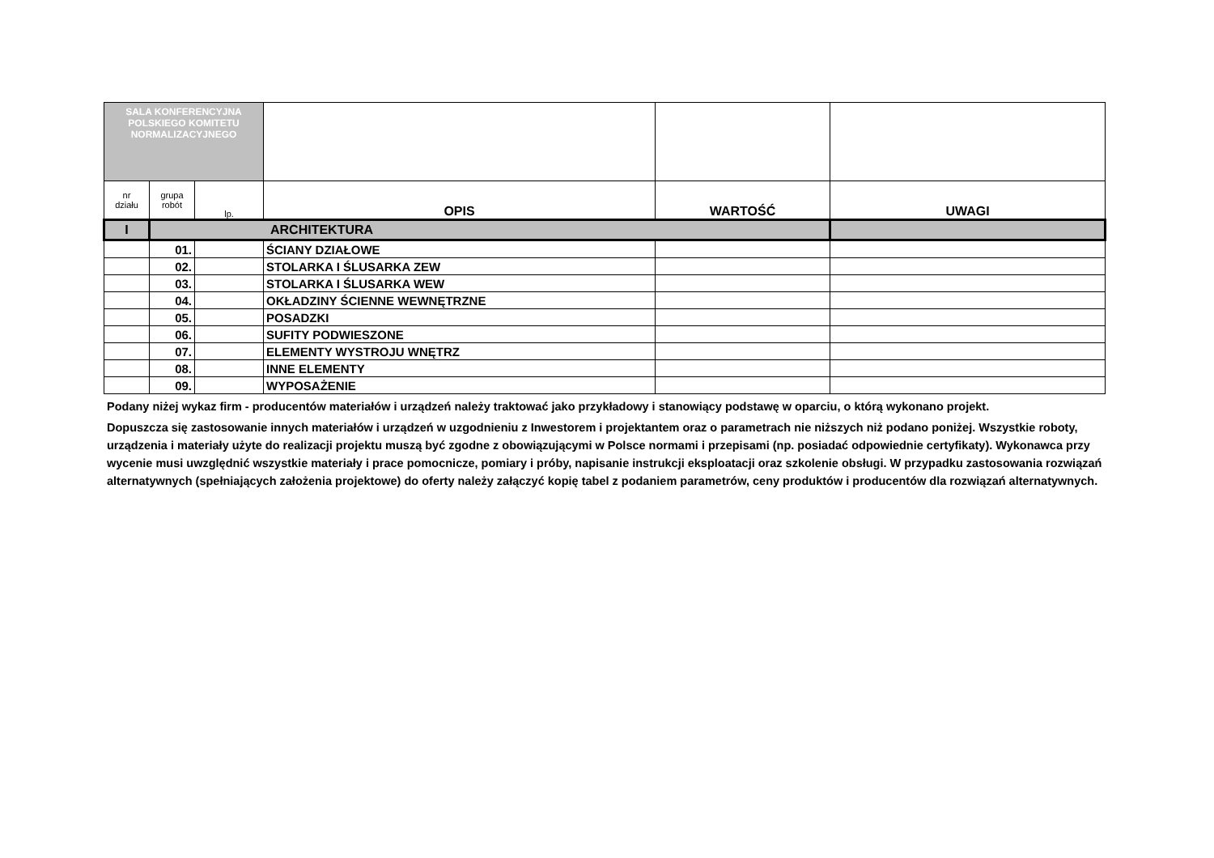| SALA KONFERENCYJNA POLSKIEGO KOMITETU NORMALIZACYJNEGO | | | | | |
| nr działu | grupa robót | lp. | OPIS | WARTOŚĆ | UWAGI |
| I | ARCHITEKTURA | | | | |
| | 01. | | ŚCIANY DZIAŁOWE | | |
| | 02. | | STOLARKA I ŚLUSARKA ZEW | | |
| | 03. | | STOLARKA I ŚLUSARKA WEW | | |
| | 04. | | OKŁADZINY ŚCIENNE WEWNĘTRZNE | | |
| | 05. | | POSADZKI | | |
| | 06. | | SUFITY PODWIESZONE | | |
| | 07. | | ELEMENTY WYSTROJU WNĘTRZ | | |
| | 08. | | INNE ELEMENTY | | |
| | 09. | | WYPOSAŻENIE | | |
Podany niżej wykaz firm - producentów materiałów i urządzeń należy traktować jako przykładowy i stanowiący podstawę w oparciu, o którą wykonano projekt.
Dopuszcza się zastosowanie innych materiałów i urządzeń w uzgodnieniu z Inwestorem i projektantem oraz o parametrach nie niższych niż podano poniżej. Wszystkie roboty, urządzenia i materiały użyte do realizacji projektu muszą być zgodne z obowiązującymi w Polsce normami i przepisami (np. posiadać odpowiednie certyfikaty). Wykonawca przy wycenie musi uwzględnić wszystkie materiały i prace pomocnicze, pomiary i próby, napisanie instrukcji eksploatacji oraz szkolenie obsługi. W przypadku zastosowania rozwiązań alternatywnych (spełniających założenia projektowe) do oferty należy załączyć kopię tabel z podaniem parametrów, ceny produktów i producentów dla rozwiązań alternatywnych.